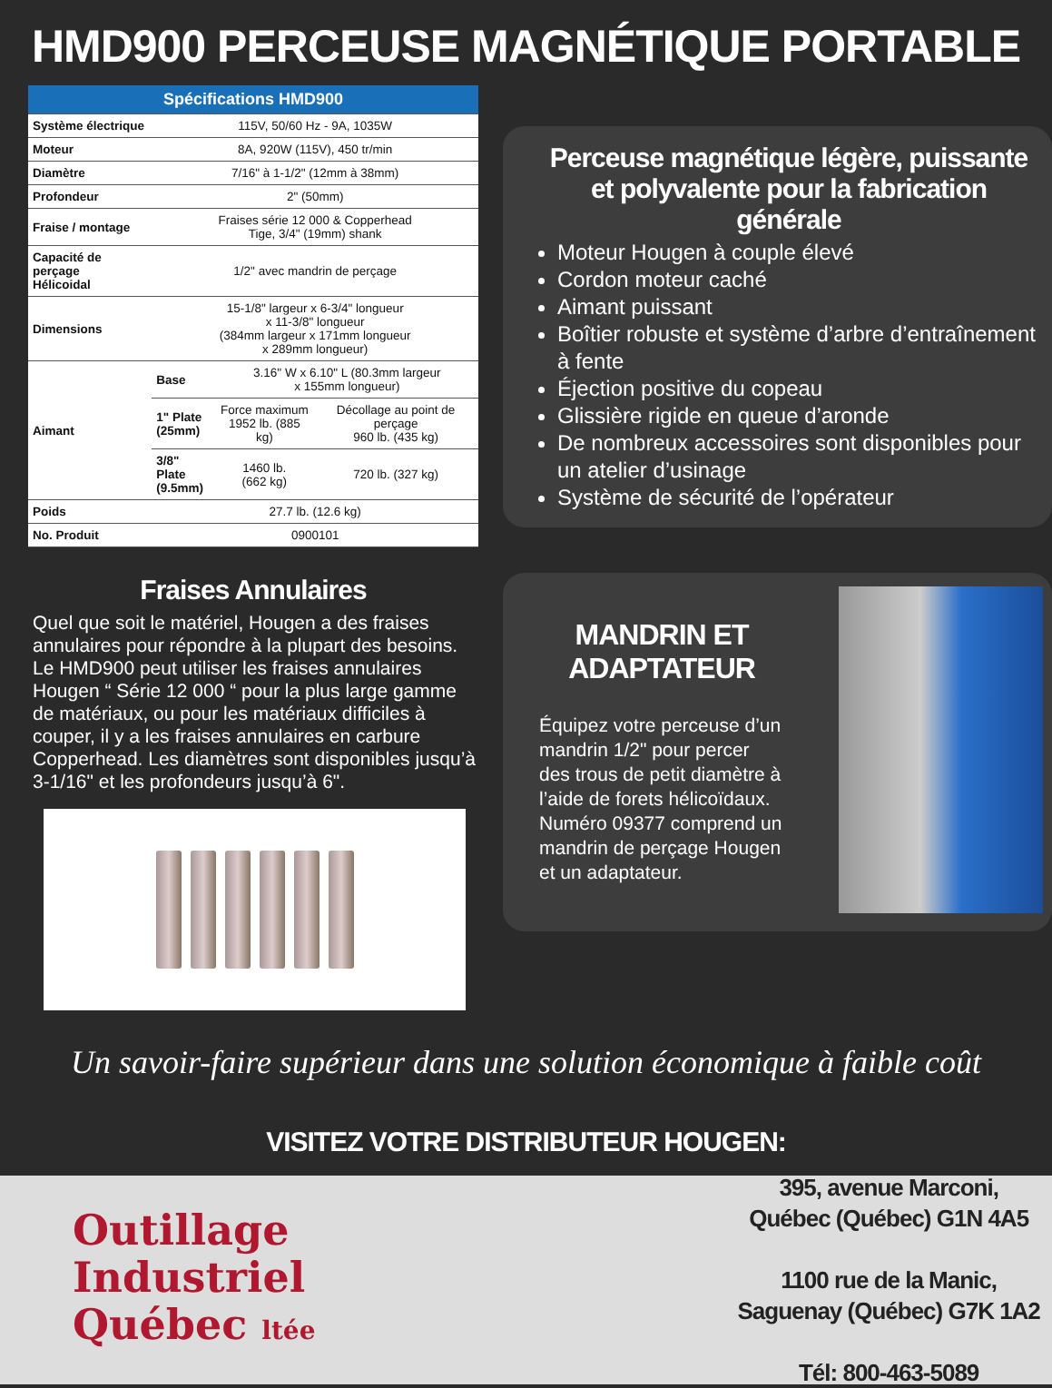HMD900 PERCEUSE MAGNÉTIQUE PORTABLE
| Spécifications HMD900 | | | |
| --- | --- | --- | --- |
| Système électrique | 115V, 50/60 Hz - 9A, 1035W | | |
| Moteur | 8A, 920W (115V), 450 tr/min | | |
| Diamètre | 7/16" à 1-1/2" (12mm à 38mm) | | |
| Profondeur | 2" (50mm) | | |
| Fraise / montage | Fraises série 12 000 & Copperhead Tige, 3/4" (19mm) shank | | |
| Capacité de perçage Hélicoidal | 1/2" avec mandrin de perçage | | |
| Dimensions | 15-1/8" largeur x 6-3/4" longueur x 11-3/8" longueur (384mm largeur x 171mm longueur x 289mm longueur) | | |
| Aimant | Base | 3.16" W x 6.10" L (80.3mm largeur x 155mm longueur) | |
| | 1" Plate (25mm) | Force maximum 1952 lb. (885 kg) | Décollage au point de perçage 960 lb. (435 kg) |
| | 3/8" Plate (9.5mm) | 1460 lb. (662 kg) | 720 lb. (327 kg) |
| Poids | 27.7 lb. (12.6 kg) | | |
| No. Produit | 0900101 | | |
Fraises Annulaires
Quel que soit le matériel, Hougen a des fraises annulaires pour répondre à la plupart des besoins. Le HMD900 peut utiliser les fraises annulaires Hougen “ Série 12 000 “ pour la plus large gamme de matériaux, ou pour les matériaux difficiles à couper, il y a les fraises annulaires en carbure Copperhead. Les diamètres sont disponibles jusqu’à 3-1/16" et les profondeurs jusqu’à 6".
Perceuse magnétique légère, puissante et polyvalente pour la fabrication générale
Moteur Hougen à couple élevé
Cordon moteur caché
Aimant puissant
Boîtier robuste et système d’arbre d’entraînement à fente
Éjection positive du copeau
Glissière rigide en queue d’aronde
De nombreux accessoires sont disponibles pour un atelier d’usinage
Système de sécurité de l’opérateur
MANDRIN ET ADAPTATEUR
Équipez votre perceuse d’un mandrin 1/2" pour percer des trous de petit diamètre à l’aide de forets hélicoïdaux. Numéro 09377 comprend un mandrin de perçage Hougen et un adaptateur.
Un savoir-faire supérieur dans une solution économique à faible coût
VISITEZ VOTRE DISTRIBUTEUR HOUGEN:
Outillage
Industriel
Québec ltée
395, avenue Marconi,
Québec (Québec) G1N 4A5
1100 rue de la Manic,
Saguenay (Québec) G7K 1A2
Tél: 800-463-5089